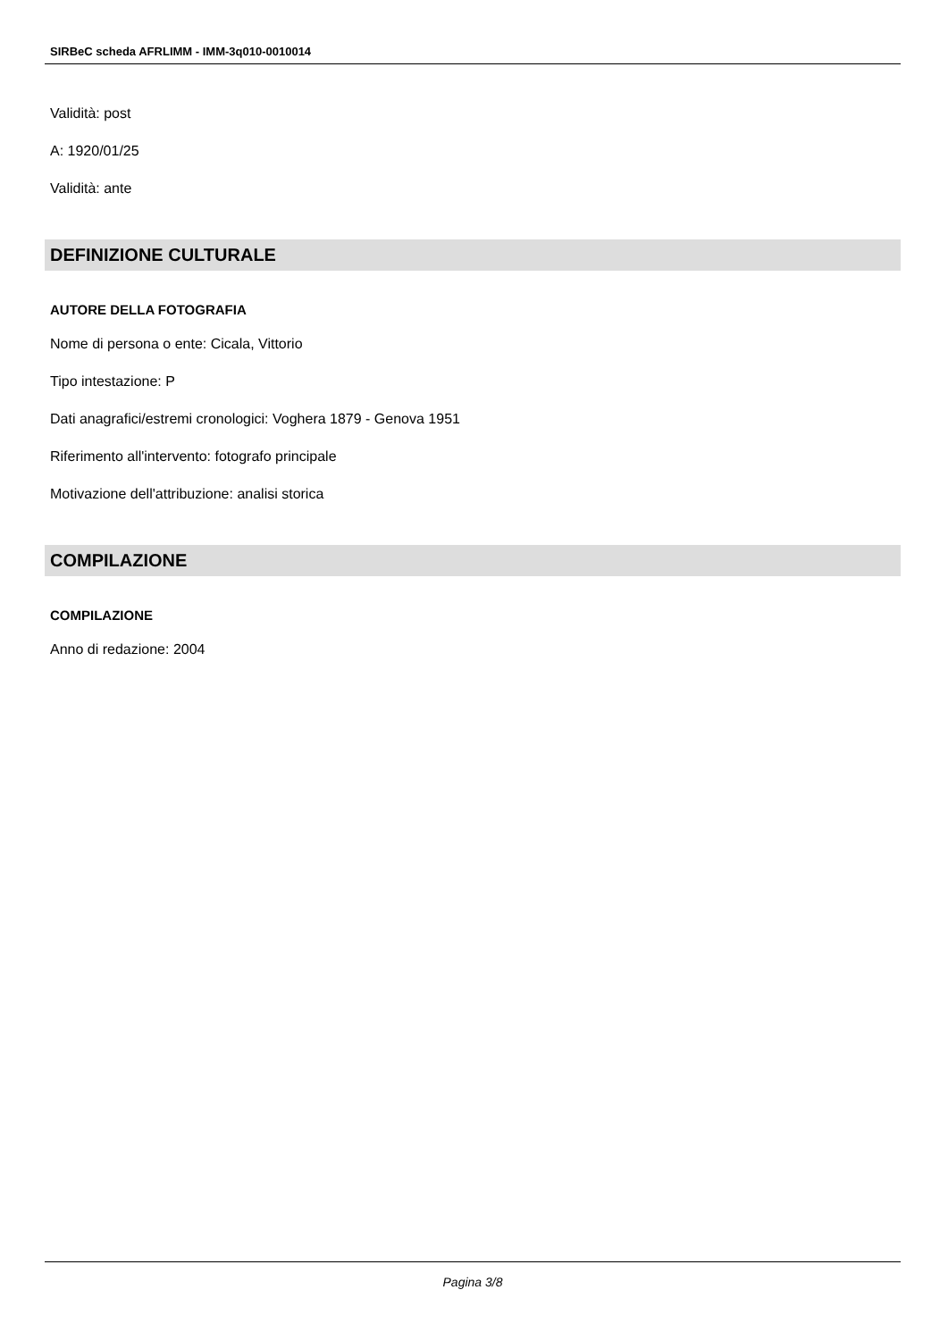SIRBeC scheda AFRLIMM - IMM-3q010-0010014
Validità: post
A: 1920/01/25
Validità: ante
DEFINIZIONE CULTURALE
AUTORE DELLA FOTOGRAFIA
Nome di persona o ente: Cicala, Vittorio
Tipo intestazione: P
Dati anagrafici/estremi cronologici: Voghera 1879 - Genova 1951
Riferimento all'intervento: fotografo principale
Motivazione dell'attribuzione: analisi storica
COMPILAZIONE
COMPILAZIONE
Anno di redazione: 2004
Pagina 3/8